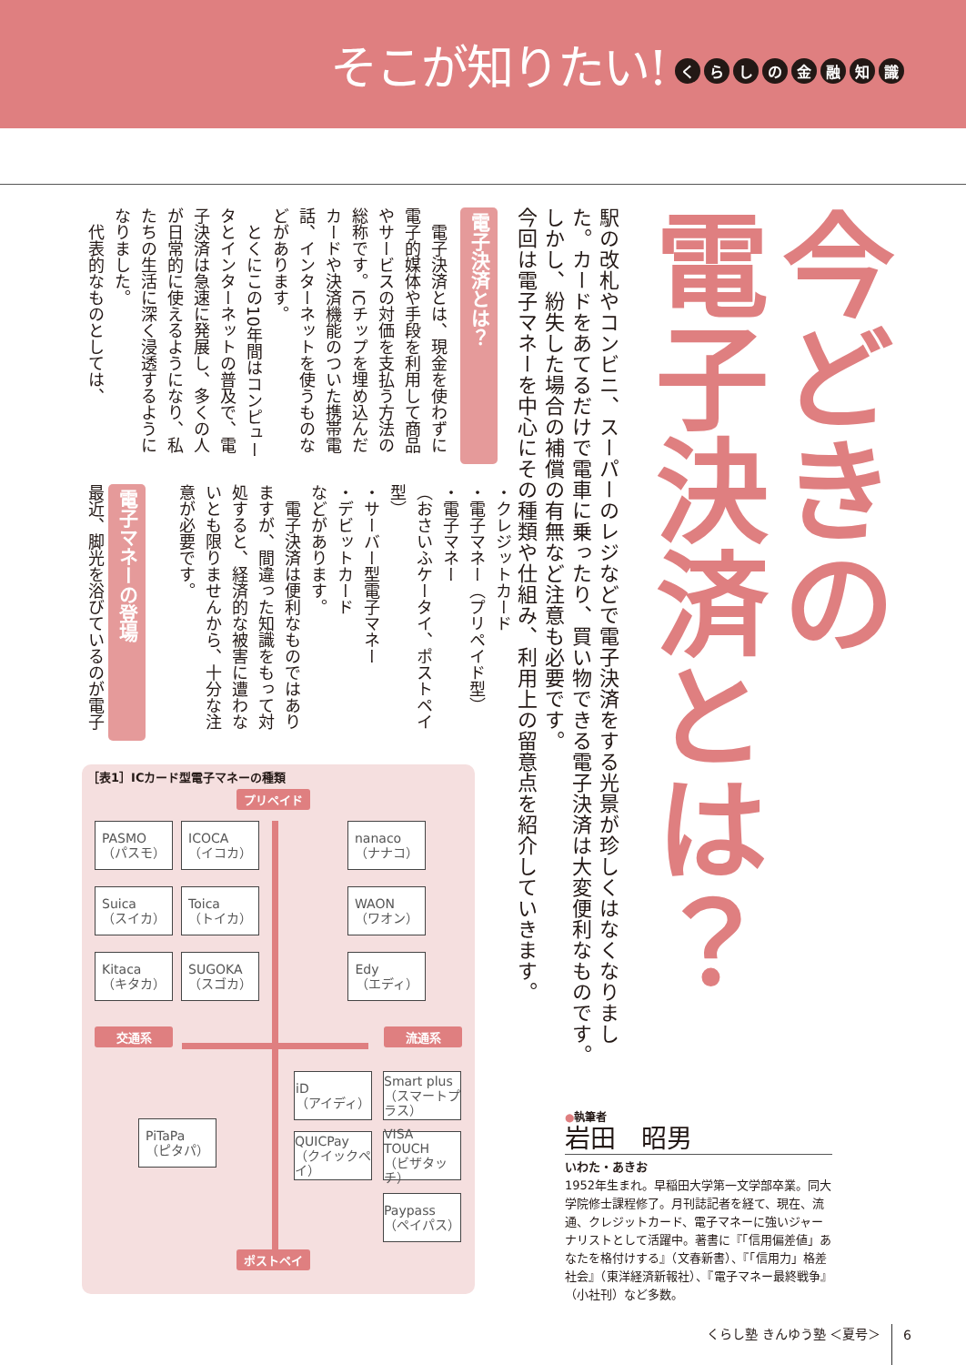そこが知りたい!
くらしの金融知識
今どきの
電子決済とは？
駅の改札やコンビニ、スーパーのレジなどで電子決済をする光景が珍しくはなくなりました。カードをあてるだけで電車に乗ったり、買い物できる電子決済は大変便利なものです。しかし、紛失した場合の補償の有無など注意も必要です。
今回は電子マネーを中心にその種類や仕組み、利用上の留意点を紹介していきます。
●執筆者
岩田　昭男
いわた・あきお
1952年生まれ。早稲田大学第一文学部卒業。同大学院修士課程修了。月刊誌記者を経て、現在、流通、クレジットカード、電子マネーに強いジャーナリストとして活躍中。著書に『「信用偏差値」あなたを格付けする』（文春新書）、『「信用力」格差社会』（東洋経済新報社）、『電子マネー最終戦争』（小社刊）など多数。
電子決済とは？
　電子決済とは、現金を使わずに電子的媒体や手段を利用して商品やサービスの対価を支払う方法の総称です。ICチップを埋め込んだカードや決済機能のついた携帯電話、インターネットを使うものなどがあります。
　とくにこの10年間はコンピュータとインターネットの普及で、電子決済は急速に発展し、多くの人が日常的に使えるようになり、私たちの生活に深く浸透するようになりました。
　代表的なものとしては、
・クレジットカード
・電子マネー（プリペイド型）
・電子マネー
（おさいふケータイ、ポストペイ型）
・サーバー型電子マネー
・デビットカード
などがあります。
　電子決済は便利なものではありますが、間違った知識をもって対処すると、経済的な被害に遭わないとも限りませんから、十分な注意が必要です。
電子マネーの登場
最近、脚光を浴びているのが電子
［表1］ICカード型電子マネーの種類
プリペイド
PASMO
（パスモ）
ICOCA
（イコカ）
nanaco
（ナナコ）
Suica
（スイカ）
Toica
（トイカ）
WAON
（ワオン）
Kitaca
（キタカ）
SUGOKA
（スゴカ）
Edy
（エディ）
交通系 流通系
iD
（アイディ）
Smart plus
（スマートプラス）
PiTaPa
（ピタパ）
QUICPay
（クイックペイ）
VISA TOUCH
（ビザタッチ）
Paypass
（ペイパス）
ポストペイ
くらし塾 きんゆう塾 ＜夏号＞ 6